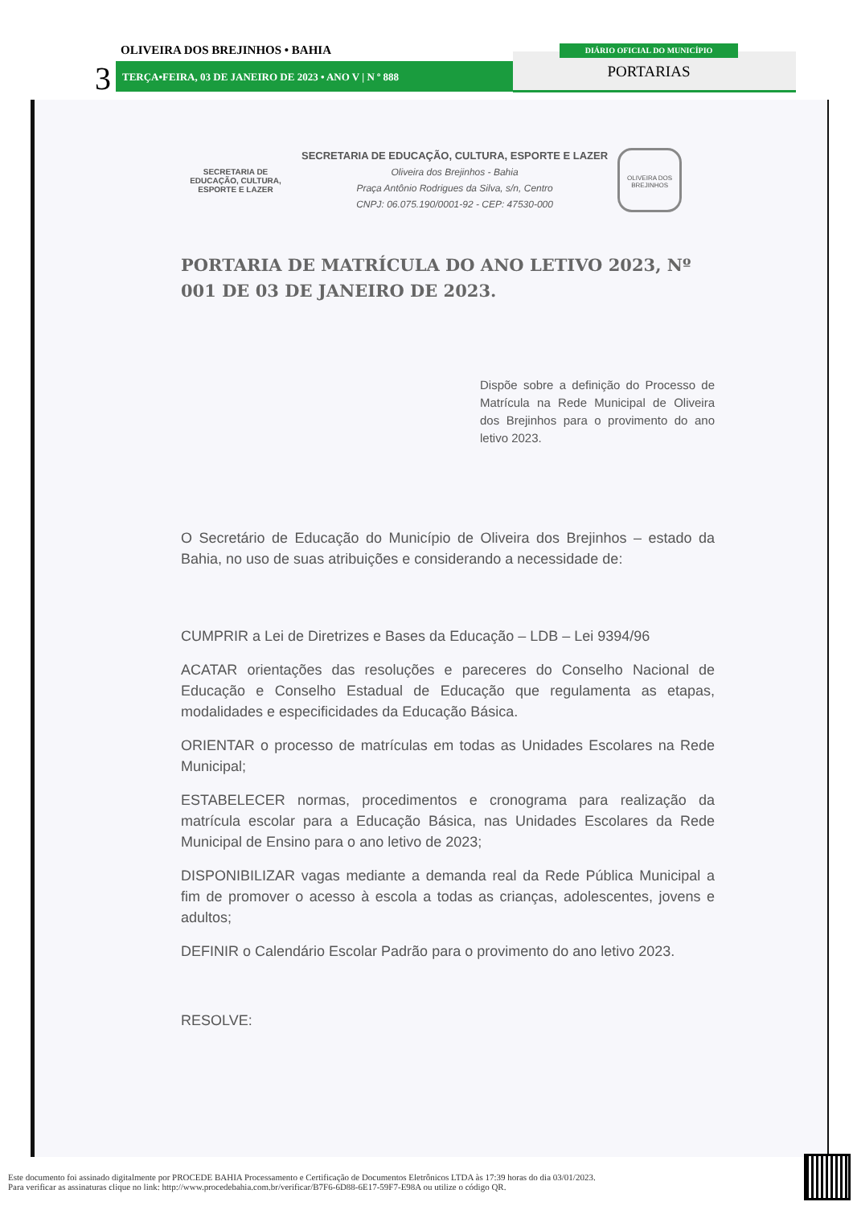3
OLIVEIRA DOS BREJINHOS • BAHIA
TERÇA•FEIRA, 03 DE JANEIRO DE 2023 • ANO V | N º 888
DIÁRIO OFICIAL DO MUNICÍPIO
PORTARIAS
SECRETARIA DE
EDUCAÇÃO, CULTURA,
ESPORTE E LAZER
SECRETARIA DE EDUCAÇÃO, CULTURA, ESPORTE E LAZER
Oliveira dos Brejinhos - Bahia
Praça Antônio Rodrigues da Silva, s/n, Centro
CNPJ: 06.075.190/0001-92 - CEP: 47530-000
OLIVEIRA DOS BREJINHOS
PORTARIA DE MATRÍCULA DO ANO LETIVO 2023, Nº 001 DE 03 DE JANEIRO DE 2023.
Dispõe sobre a definição do Processo de Matrícula na Rede Municipal de Oliveira dos Brejinhos para o provimento do ano letivo 2023.
O Secretário de Educação do Município de Oliveira dos Brejinhos – estado da Bahia, no uso de suas atribuições e considerando a necessidade de:
CUMPRIR a Lei de Diretrizes e Bases da Educação – LDB – Lei 9394/96
ACATAR orientações das resoluções e pareceres do Conselho Nacional de Educação e Conselho Estadual de Educação que regulamenta as etapas, modalidades e especificidades da Educação Básica.
ORIENTAR o processo de matrículas em todas as Unidades Escolares na Rede Municipal;
ESTABELECER normas, procedimentos e cronograma para realização da matrícula escolar para a Educação Básica, nas Unidades Escolares da Rede Municipal de Ensino para o ano letivo de 2023;
DISPONIBILIZAR vagas mediante a demanda real da Rede Pública Municipal a fim de promover o acesso à escola a todas as crianças, adolescentes, jovens e adultos;
DEFINIR o Calendário Escolar Padrão para o provimento do ano letivo 2023.
RESOLVE:
Este documento foi assinado digitalmente por PROCEDE BAHIA Processamento e Certificação de Documentos Eletrônicos LTDA às 17:39 horas do dia 03/01/2023.
Para verificar as assinaturas clique no link: http://www.procedebahia.com.br/verificar/B7F6-6D88-6E17-59F7-E98A ou utilize o código QR.